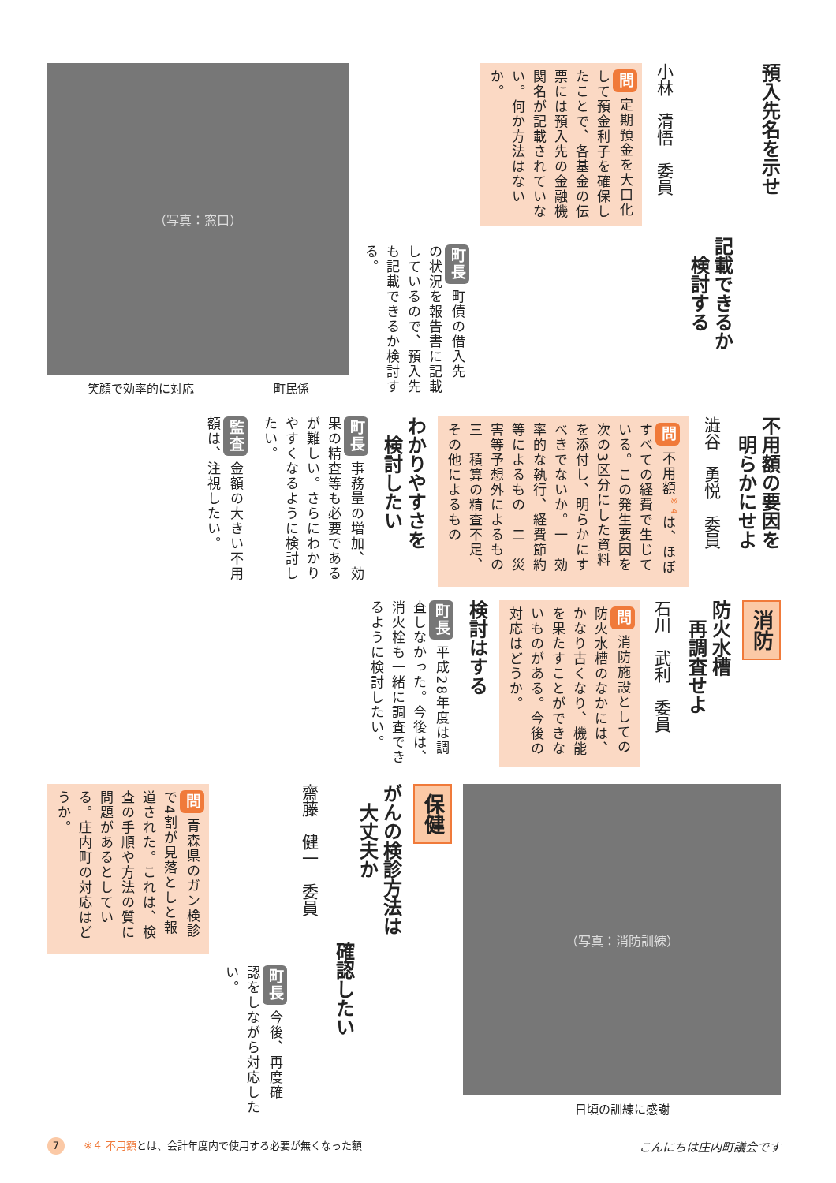預入先名を示せ
記載できるか
　検討する
小林　清悟　委員
問 定期預金を大口化して預金利子を確保したことで、各基金の伝票には預入先の金融機関名が記載されていない。何か方法はないか。
町長 町債の借入先の状況を報告書に記載しているので、預入先も記載できるか検討する。
（写真：窓口）
笑顔で効率的に対応 町民係
不用額の要因を
　明らかにせよ
澁谷　勇悦　委員
問 不用額<sup>※4</sup>は、ほぼすべての経費で生じている。この発生要因を次の3区分にした資料を添付し、明らかにすべきでないか。一　効率的な執行、経費節約等によるもの　二　災害等予想外によるもの　三　積算の精査不足、その他によるもの
わかりやすさを
　検討したい
町長 事務量の増加、効果の精査等も必要であるが難しい。さらにわかりやすくなるように検討したい。
監査 金額の大きい不用額は、注視したい。
消防
防火水槽
　再調査せよ
石川　武利　委員
問 消防施設としての防火水槽のなかには、かなり古くなり、機能を果たすことができないものがある。今後の対応はどうか。
検討はする
町長 平成28年度は調査しなかった。今後は、消火栓も一緒に調査できるように検討したい。
（写真：消防訓練）
日頃の訓練に感謝
保健
がんの検診方法は
　大丈夫か
確認したい
齋藤　健一　委員
町長 今後、再度確認をしながら対応したい。
問 青森県のガン検診で4割が見落としと報道された。これは、検査の手順や方法の質に問題があるとしている。庄内町の対応はどうか。
7 ※４ 不用額とは、会計年度内で使用する必要が無くなった額
こんにちは庄内町議会です